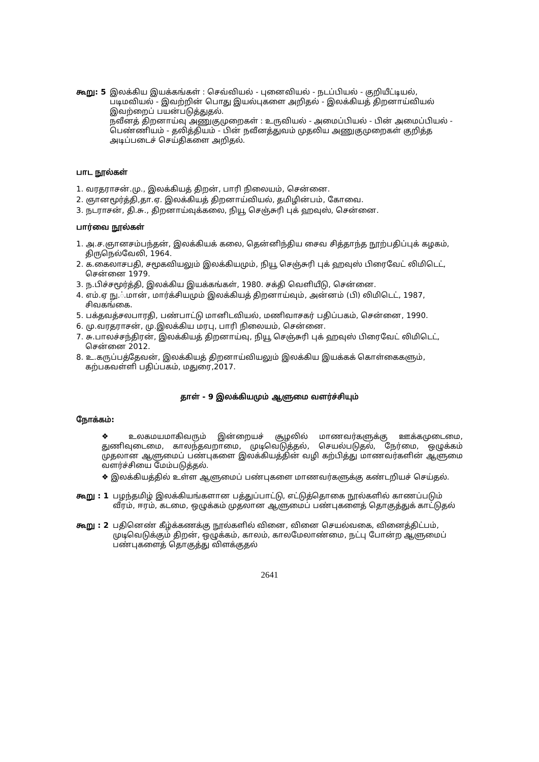கூறு: 5 இலக்கிய இயக்கங்கள் : செவ்வியல் - புனைவியல் - நடப்பியல் - குறியீட்டியல், படிமவியல் - இவற்றின் பொது இயல்புகளை அறிதல் - இலக்கியத் திறனாய்வியல் இவற்றைப் பயன்படுத்துதல்.
நவீனத் திறனாய்வு அணுகுமுறைகள் : உருவியல் - அமைப்பியல் - பின் அமைப்பியல் - பெண்ணியம் - தலித்தியம் - பின் நவீனத்துவம் முதலிய அணுகுமுறைகள் குறித்த அடிப்படைச் செய்திகளை அறிதல்.
பாட நூல்கள்
1. வரதராசன்.மு., இலக்கியத் திறன், பாரி நிலையம், சென்னை.
2. ஞானமூர்த்தி,தா.ஏ. இலக்கியத் திறனாய்வியல், தமிழின்பம், கோவை.
3. நடராசன், தி.சு., திறனாய்வுக்கலை, நியூ செஞ்சுரி புக் ஹவுஸ், சென்னை.
பார்வை நூல்கள்
1. அ.ச.ஞானசம்பந்தன், இலக்கியக் கலை, தென்னிந்திய சைவ சித்தாந்த நூற்பதிப்புக் கழகம், திருநெல்வேலி, 1964.
2. க.கைலாசபதி, சமூகவியலும் இலக்கியமும், நியூ செஞ்சுரி புக் ஹவுஸ் பிரைவேட் லிமிடெட், சென்னை 1979.
3. ந.பிச்சமூர்த்தி, இலக்கிய இயக்கங்கள், 1980. சக்தி வெளியீடு, சென்னை.
4. எம்.ஏ நு.்.மான், மார்க்சியமும் இலக்கியத் திறனாய்வும், அன்னம் (பி) லிமிடெட், 1987, சிவகங்கை.
5. பக்தவத்சலபாரதி, பண்பாட்டு மானிடவியல், மணிவாசகர் பதிப்பகம், சென்னை, 1990.
6. மு.வரதராசன், மு.இலக்கிய மரபு, பாரி நிலையம், சென்னை.
7. சு.பாலச்சந்திரன், இலக்கியத் திறனாய்வு, நியூ செஞ்சுரி புக் ஹவுஸ் பிரைவேட் லிமிடெட், சென்னை 2012.
8. உ.கருப்பத்தேவன், இலக்கியத் திறனாய்வியலும் இலக்கிய இயக்கக் கொள்கைகளும், கற்பகவள்ளி பதிப்பகம், மதுரை,2017.
தாள் - 9 இலக்கியமும் ஆளுமை வளர்ச்சியும்
நோக்கம்:
❖ உலகமயமாகிவரும் இன்றையச் சூழலில் மாணவர்களுக்கு ஊக்கமுடைமை, துணிவுடைமை, காலந்தவறாமை, முடிவெடுத்தல், செயல்படுதல், நேர்மை, ஒழுக்கம் முதலான ஆளுமைப் பண்புகளை இலக்கியத்தின் வழி கற்பித்து மாணவர்களின் ஆளுமை வளர்ச்சியை மேம்படுத்தல்.
❖ இலக்கியத்தில் உள்ள ஆளுமைப் பண்புகளை மாணவர்களுக்கு கண்டறியச் செய்தல்.
கூறு : 1 பழந்தமிழ் இலக்கியங்களான பத்துப்பாட்டு, எட்டுத்தொகை நூல்களில் காணப்படும் வீரம், ஈரம், கடமை, ஒழுக்கம் முதலான ஆளுமைப் பண்புகளைத் தொகுத்துக் காட்டுதல்
கூறு : 2 பதினெண் கீழ்க்கணக்கு நூல்களில் வினை, வினை செயல்வகை, வினைத்திட்பம், முடிவெடுக்கும் திறன், ஒழுக்கம், காலம், காலமேலாண்மை, நட்பு போன்ற ஆளுமைப் பண்புகளைத் தொகுத்து விளக்குதல்
2641